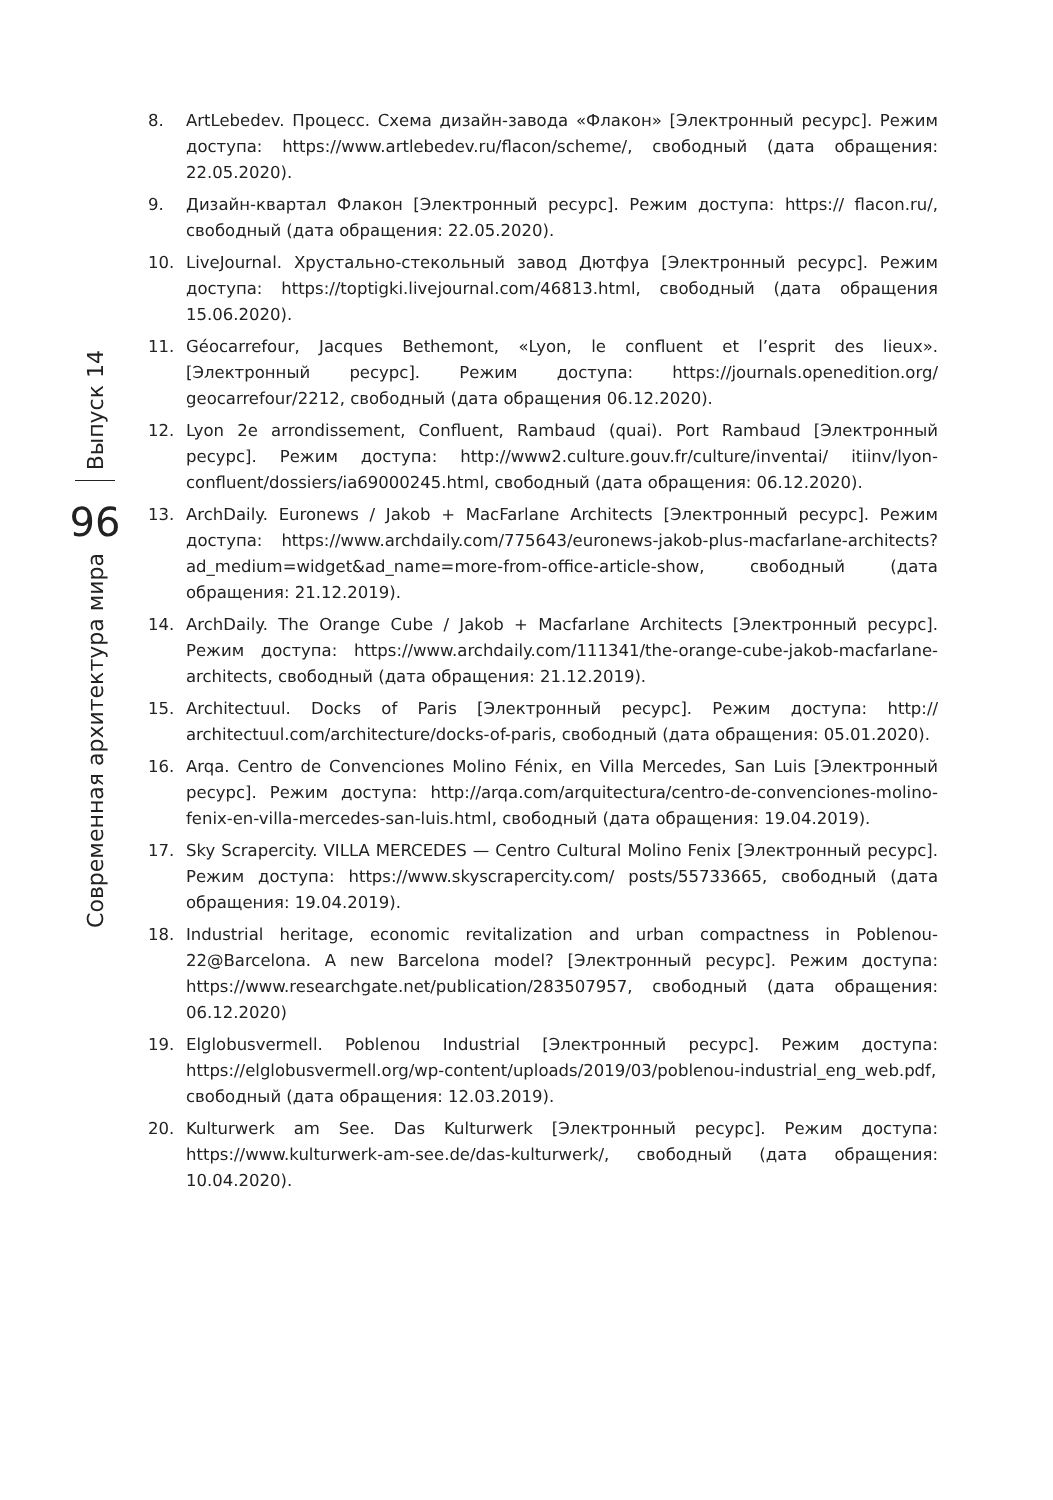Выпуск 14
96
Современная архитектура мира
8. ArtLebedev. Процесс. Схема дизайн-завода «Флакон» [Электронный ресурс]. Режим доступа: https://www.artlebedev.ru/flacon/scheme/, свободный (дата обращения: 22.05.2020).
9. Дизайн-квартал Флакон [Электронный ресурс]. Режим доступа: https:// flacon.ru/, свободный (дата обращения: 22.05.2020).
10. LiveJournal. Хрустально-стекольный завод Дютфуа [Электронный ресурс]. Режим доступа: https://toptigki.livejournal.com/46813.html, свободный (дата обращения 15.06.2020).
11. Géocarrefour, Jacques Bethemont, «Lyon, le confluent et l’esprit des lieux». [Электронный ресурс]. Режим доступа: https://journals.openedition.org/ geocarrefour/2212, свободный (дата обращения 06.12.2020).
12. Lyon 2e arrondissement, Confluent, Rambaud (quai). Port Rambaud [Электронный ресурс]. Режим доступа: http://www2.culture.gouv.fr/culture/inventai/ itiinv/lyon-confluent/dossiers/ia69000245.html, свободный (дата обращения: 06.12.2020).
13. ArchDaily. Euronews / Jakob + MacFarlane Architects [Электронный ресурс]. Режим доступа: https://www.archdaily.com/775643/euronews-jakob-plus-macfarlane-architects?ad_medium=widget&ad_name=more-from-office-article-show, свободный (дата обращения: 21.12.2019).
14. ArchDaily. The Orange Cube / Jakob + Macfarlane Architects [Электронный ресурс]. Режим доступа: https://www.archdaily.com/111341/the-orange-cube-jakob-macfarlane-architects, свободный (дата обращения: 21.12.2019).
15. Architectuul. Docks of Paris [Электронный ресурс]. Режим доступа: http:// architectuul.com/architecture/docks-of-paris, свободный (дата обращения: 05.01.2020).
16. Arqa. Centro de Convenciones Molino Fénix, en Villa Mercedes, San Luis [Электронный ресурс]. Режим доступа: http://arqa.com/arquitectura/centro-de-convenciones-molino-fenix-en-villa-mercedes-san-luis.html, свободный (дата обращения: 19.04.2019).
17. Sky Scrapercity. VILLA MERCEDES — Centro Cultural Molino Fenix [Электронный ресурс]. Режим доступа: https://www.skyscrapercity.com/ posts/55733665, свободный (дата обращения: 19.04.2019).
18. Industrial heritage, economic revitalization and urban compactness in Poblenou-22@Barcelona. A new Barcelona model? [Электронный ресурс]. Режим доступа: https://www.researchgate.net/publication/283507957, свободный (дата обращения: 06.12.2020)
19. Elglobusvermell. Poblenou Industrial [Электронный ресурс]. Режим доступа: https://elglobusvermell.org/wp-content/uploads/2019/03/poblenou-industrial_eng_web.pdf, свободный (дата обращения: 12.03.2019).
20. Kulturwerk am See. Das Kulturwerk [Электронный ресурс]. Режим доступа: https://www.kulturwerk-am-see.de/das-kulturwerk/, свободный (дата обращения: 10.04.2020).